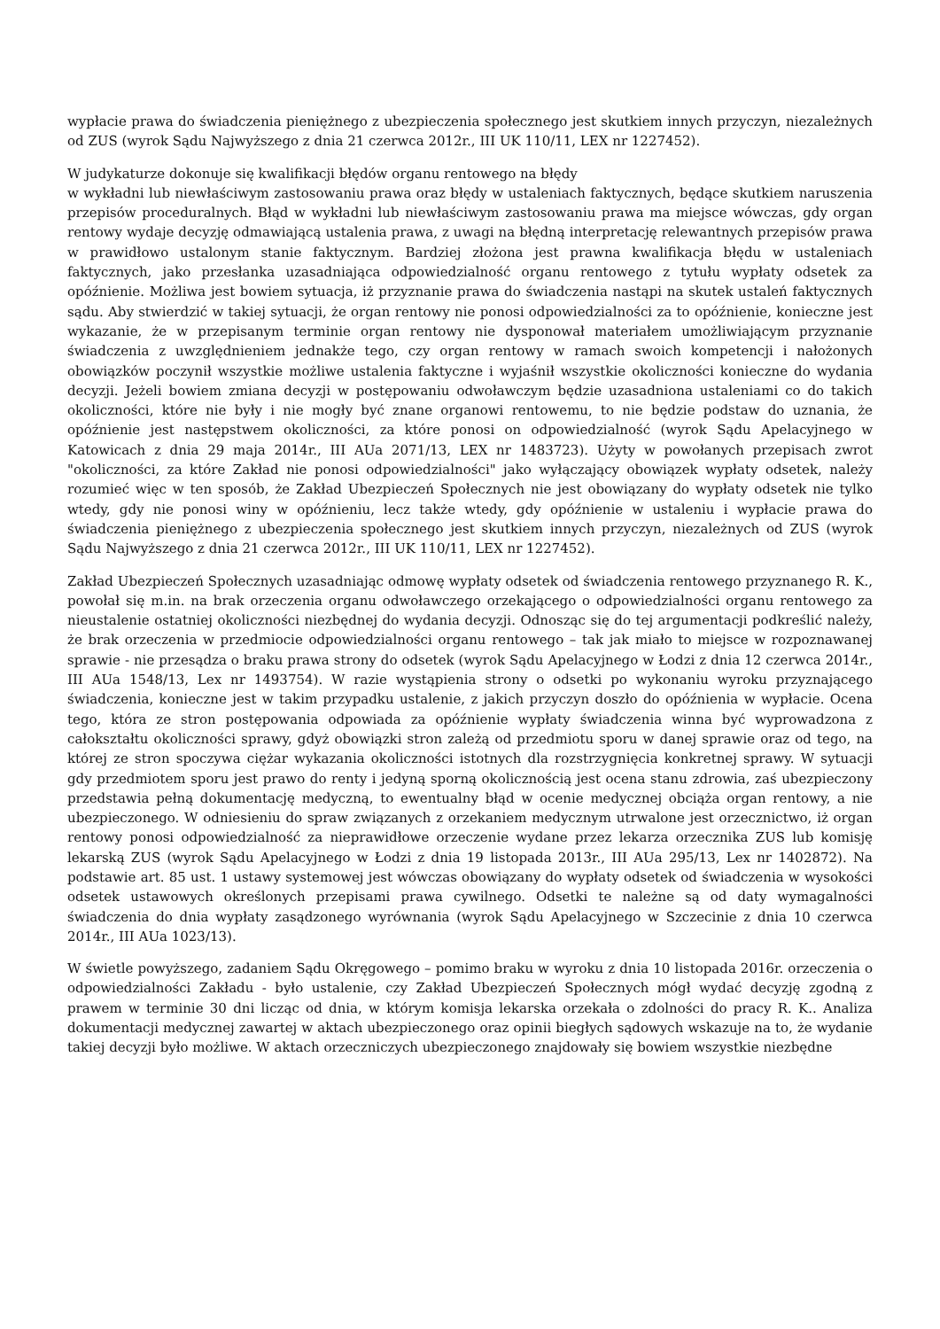wypłacie prawa do świadczenia pieniężnego z ubezpieczenia społecznego jest skutkiem innych przyczyn, niezależnych od ZUS (wyrok Sądu Najwyższego z dnia 21 czerwca 2012r., III UK 110/11, LEX nr 1227452).
W judykaturze dokonuje się kwalifikacji błędów organu rentowego na błędy
w wykładni lub niewłaściwym zastosowaniu prawa oraz błędy w ustaleniach faktycznych, będące skutkiem naruszenia przepisów proceduralnych. Błąd w wykładni lub niewłaściwym zastosowaniu prawa ma miejsce wówczas, gdy organ rentowy wydaje decyzję odmawiającą ustalenia prawa, z uwagi na błędną interpretację relewantnych przepisów prawa w prawidłowo ustalonym stanie faktycznym. Bardziej złożona jest prawna kwalifikacja błędu w ustaleniach faktycznych, jako przesłanka uzasadniająca odpowiedzialność organu rentowego z tytułu wypłaty odsetek za opóźnienie. Możliwa jest bowiem sytuacja, iż przyznanie prawa do świadczenia nastąpi na skutek ustaleń faktycznych sądu. Aby stwierdzić w takiej sytuacji, że organ rentowy nie ponosi odpowiedzialności za to opóźnienie, konieczne jest wykazanie, że w przepisanym terminie organ rentowy nie dysponował materiałem umożliwiającym przyznanie świadczenia z uwzględnieniem jednakże tego, czy organ rentowy w ramach swoich kompetencji i nałożonych obowiązków poczynił wszystkie możliwe ustalenia faktyczne i wyjaśnił wszystkie okoliczności konieczne do wydania decyzji. Jeżeli bowiem zmiana decyzji w postępowaniu odwoławczym będzie uzasadniona ustaleniami co do takich okoliczności, które nie były i nie mogły być znane organowi rentowemu, to nie będzie podstaw do uznania, że opóźnienie jest następstwem okoliczności, za które ponosi on odpowiedzialność (wyrok Sądu Apelacyjnego w Katowicach z dnia 29 maja 2014r., III AUa 2071/13, LEX nr 1483723). Użyty w powołanych przepisach zwrot "okoliczności, za które Zakład nie ponosi odpowiedzialności" jako wyłączający obowiązek wypłaty odsetek, należy rozumieć więc w ten sposób, że Zakład Ubezpieczeń Społecznych nie jest obowiązany do wypłaty odsetek nie tylko wtedy, gdy nie ponosi winy w opóźnieniu, lecz także wtedy, gdy opóźnienie w ustaleniu i wypłacie prawa do świadczenia pieniężnego z ubezpieczenia społecznego jest skutkiem innych przyczyn, niezależnych od ZUS (wyrok Sądu Najwyższego z dnia 21 czerwca 2012r., III UK 110/11, LEX nr 1227452).
Zakład Ubezpieczeń Społecznych uzasadniając odmowę wypłaty odsetek od świadczenia rentowego przyznanego R. K., powołał się m.in. na brak orzeczenia organu odwoławczego orzekającego o odpowiedzialności organu rentowego za nieustalenie ostatniej okoliczności niezbędnej do wydania decyzji. Odnosząc się do tej argumentacji podkreślić należy, że brak orzeczenia w przedmiocie odpowiedzialności organu rentowego – tak jak miało to miejsce w rozpoznawanej sprawie - nie przesądza o braku prawa strony do odsetek (wyrok Sądu Apelacyjnego w Łodzi z dnia 12 czerwca 2014r., III AUa 1548/13, Lex nr 1493754). W razie wystąpienia strony o odsetki po wykonaniu wyroku przyznającego świadczenia, konieczne jest w takim przypadku ustalenie, z jakich przyczyn doszło do opóźnienia w wypłacie. Ocena tego, która ze stron postępowania odpowiada za opóźnienie wypłaty świadczenia winna być wyprowadzona z całokształtu okoliczności sprawy, gdyż obowiązki stron zależą od przedmiotu sporu w danej sprawie oraz od tego, na której ze stron spoczywa ciężar wykazania okoliczności istotnych dla rozstrzygnięcia konkretnej sprawy. W sytuacji gdy przedmiotem sporu jest prawo do renty i jedyną sporną okolicznością jest ocena stanu zdrowia, zaś ubezpieczony przedstawia pełną dokumentację medyczną, to ewentualny błąd w ocenie medycznej obciąża organ rentowy, a nie ubezpieczonego. W odniesieniu do spraw związanych z orzekaniem medycznym utrwalone jest orzecznictwo, iż organ rentowy ponosi odpowiedzialność za nieprawidłowe orzeczenie wydane przez lekarza orzecznika ZUS lub komisję lekarską ZUS (wyrok Sądu Apelacyjnego w Łodzi z dnia 19 listopada 2013r., III AUa 295/13, Lex nr 1402872). Na podstawie art. 85 ust. 1 ustawy systemowej jest wówczas obowiązany do wypłaty odsetek od świadczenia w wysokości odsetek ustawowych określonych przepisami prawa cywilnego. Odsetki te należne są od daty wymagalności świadczenia do dnia wypłaty zasądzonego wyrównania (wyrok Sądu Apelacyjnego w Szczecinie z dnia 10 czerwca 2014r., III AUa 1023/13).
W świetle powyższego, zadaniem Sądu Okręgowego – pomimo braku w wyroku z dnia 10 listopada 2016r. orzeczenia o odpowiedzialności Zakładu - było ustalenie, czy Zakład Ubezpieczeń Społecznych mógł wydać decyzję zgodną z prawem w terminie 30 dni licząc od dnia, w którym komisja lekarska orzekała o zdolności do pracy R. K.. Analiza dokumentacji medycznej zawartej w aktach ubezpieczonego oraz opinii biegłych sądowych wskazuje na to, że wydanie takiej decyzji było możliwe. W aktach orzeczniczych ubezpieczonego znajdowały się bowiem wszystkie niezbędne